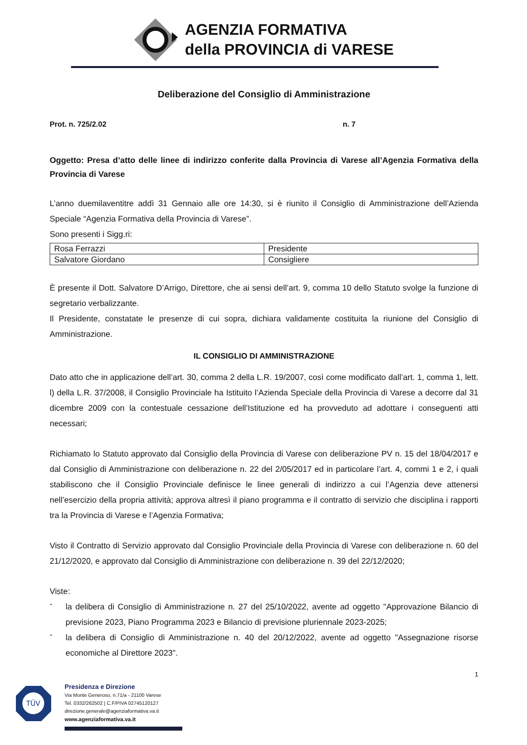AGENZIA FORMATIVA
della PROVINCIA di VARESE
Deliberazione del Consiglio di Amministrazione
Prot. n. 725/2.02 n. 7
Oggetto: Presa d’atto delle linee di indirizzo conferite dalla Provincia di Varese all’Agenzia Formativa della Provincia di Varese
L’anno duemilaventitre addì 31 Gennaio alle ore 14:30, si è riunito il Consiglio di Amministrazione dell’Azienda Speciale “Agenzia Formativa della Provincia di Varese”.
Sono presenti i Sigg.ri:
| Rosa Ferrazzi | Presidente |
| Salvatore Giordano | Consigliere |
È presente il Dott. Salvatore D’Arrigo, Direttore, che ai sensi dell’art. 9, comma 10 dello Statuto svolge la funzione di segretario verbalizzante.
Il Presidente, constatate le presenze di cui sopra, dichiara validamente costituita la riunione del Consiglio di Amministrazione.
IL CONSIGLIO DI AMMINISTRAZIONE
Dato atto che in applicazione dell’art. 30, comma 2 della L.R. 19/2007, così come modificato dall’art. 1, comma 1, lett. l) della L.R. 37/2008, il Consiglio Provinciale ha Istituito l’Azienda Speciale della Provincia di Varese a decorre dal 31 dicembre 2009 con la contestuale cessazione dell’Istituzione ed ha provveduto ad adottare i conseguenti atti necessari;
Richiamato lo Statuto approvato dal Consiglio della Provincia di Varese con deliberazione PV n. 15 del 18/04/2017 e dal Consiglio di Amministrazione con deliberazione n. 22 del 2/05/2017 ed in particolare l’art. 4, commi 1 e 2, i quali stabiliscono che il Consiglio Provinciale definisce le linee generali di indirizzo a cui l’Agenzia deve attenersi nell’esercizio della propria attività; approva altresì il piano programma e il contratto di servizio che disciplina i rapporti tra la Provincia di Varese e l’Agenzia Formativa;
Visto il Contratto di Servizio approvato dal Consiglio Provinciale della Provincia di Varese con deliberazione n. 60 del 21/12/2020, e approvato dal Consiglio di Amministrazione con deliberazione n. 39 del 22/12/2020;
Viste:
-
la delibera di Consiglio di Amministrazione n. 27 del 25/10/2022, avente ad oggetto "Approvazione Bilancio di previsione 2023, Piano Programma 2023 e Bilancio di previsione pluriennale 2023-2025;
-
la delibera di Consiglio di Amministrazione n. 40 del 20/12/2022, avente ad oggetto "Assegnazione risorse economiche al Direttore 2023".
1
TÜV
Presidenza e Direzione
Via Monte Generoso, n.71/a - 21100 Varese
Tel. 0332/262502 | C.F/PIVA 02745120127
direzione.generale@agenziaformativa.va.it
www.agenziaformativa.va.it